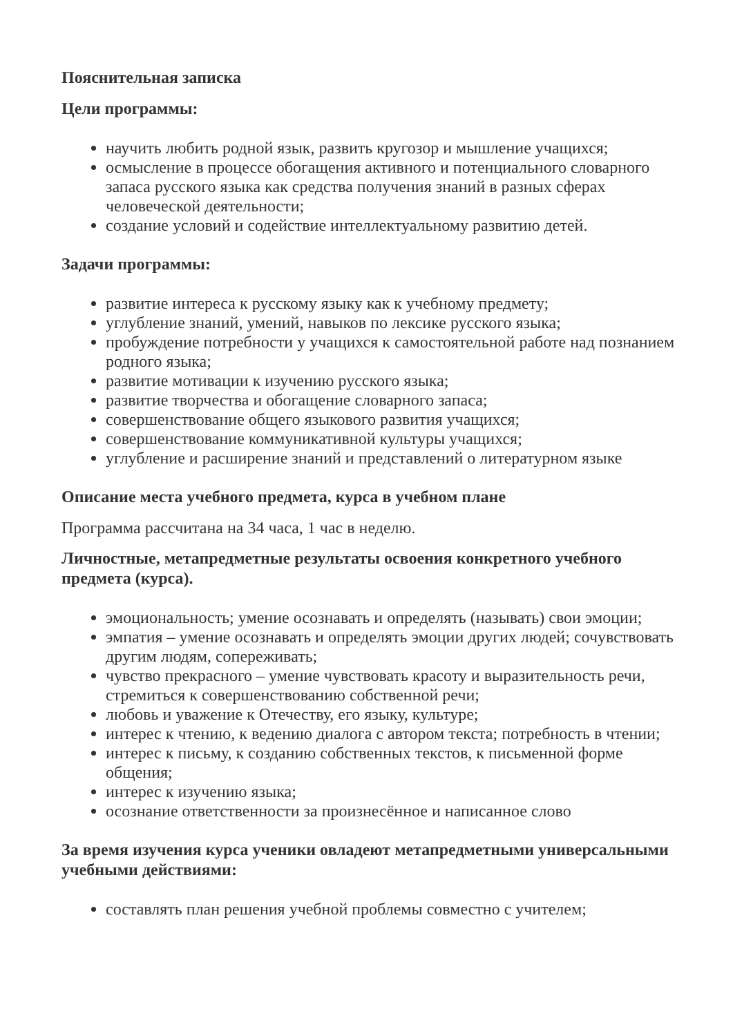Пояснительная записка
Цели программы:
научить любить родной язык, развить кругозор и мышление учащихся;
осмысление в процессе обогащения активного и потенциального словарного запаса русского языка как средства получения знаний в разных сферах человеческой деятельности;
создание условий и содействие интеллектуальному развитию детей.
Задачи программы:
развитие интереса к русскому языку как к учебному предмету;
углубление знаний, умений, навыков по лексике русского языка;
пробуждение потребности у учащихся к самостоятельной работе над познанием родного языка;
развитие мотивации к изучению русского языка;
развитие творчества и обогащение словарного запаса;
совершенствование общего языкового развития учащихся;
совершенствование коммуникативной культуры учащихся;
углубление и расширение знаний и представлений о литературном языке
Описание места учебного предмета, курса в учебном плане
Программа рассчитана на 34 часа, 1 час в неделю.
Личностные, метапредметные результаты освоения конкретного учебного предмета (курса).
эмоциональность; умение осознавать и определять (называть) свои эмоции;
эмпатия – умение осознавать и определять эмоции других людей; сочувствовать другим людям, сопереживать;
чувство прекрасного – умение чувствовать красоту и выразительность речи, стремиться к совершенствованию собственной речи;
любовь и уважение к Отечеству, его языку, культуре;
интерес к чтению, к ведению диалога с автором текста; потребность в чтении;
интерес к письму, к созданию собственных текстов, к письменной форме общения;
интерес к изучению языка;
осознание ответственности за произнесённое и написанное слово
За время изучения курса ученики овладеют метапредметными универсальными учебными действиями:
составлять план решения учебной проблемы совместно с учителем;